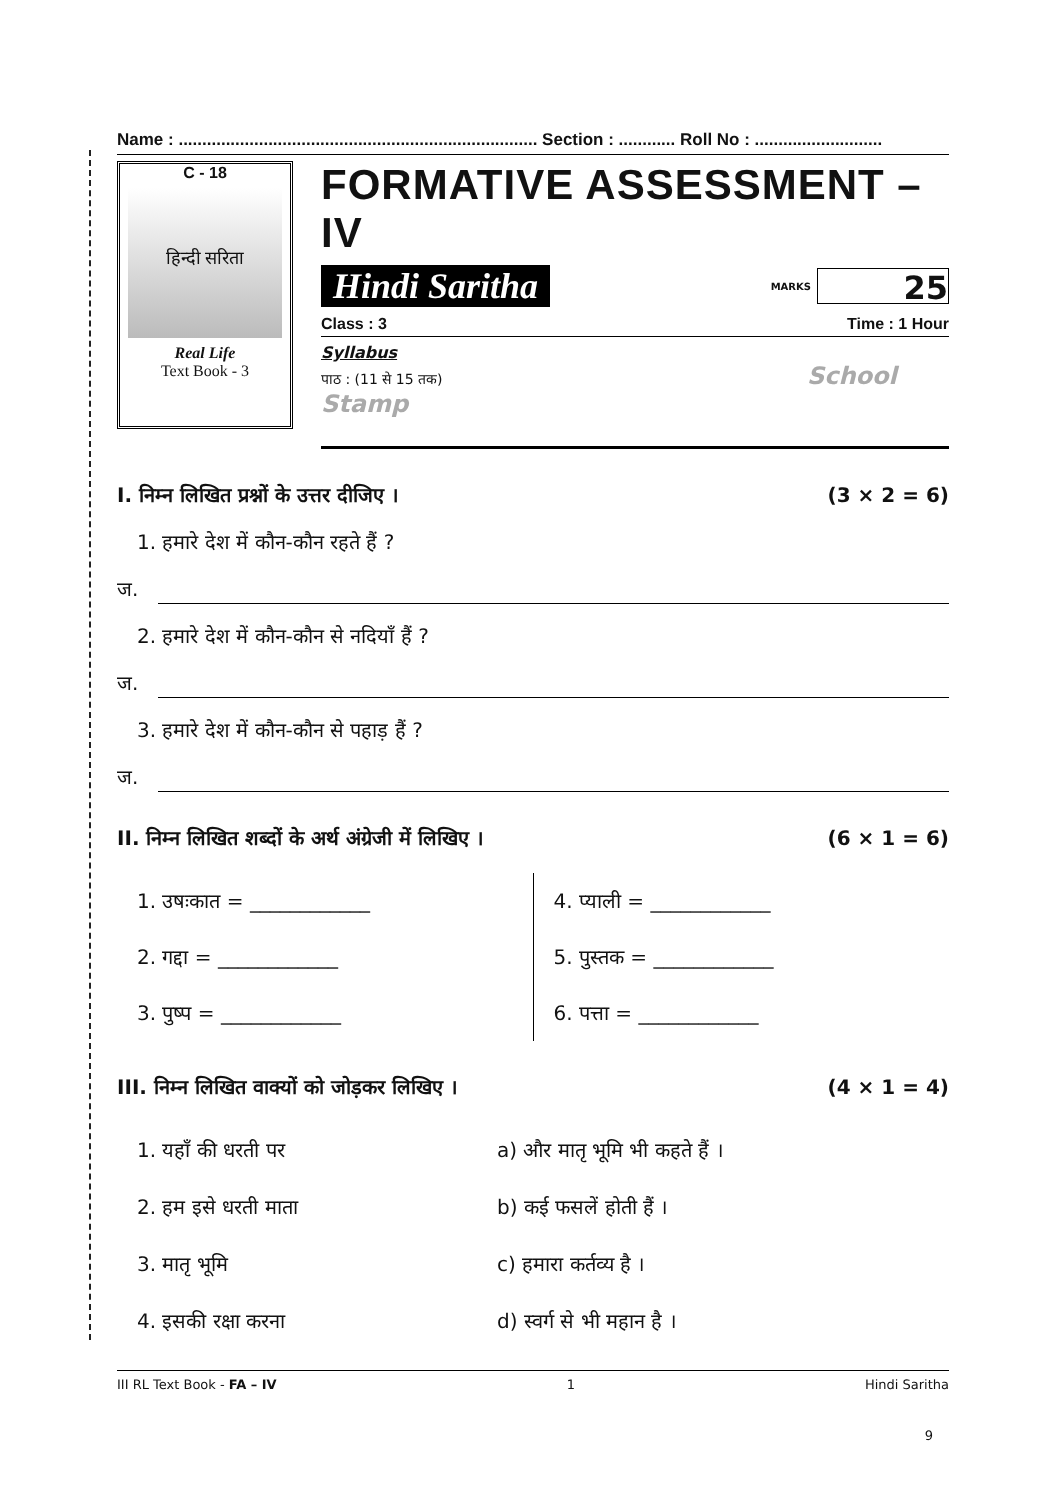Name : ............................................................................ Section : ............ Roll No : ...........................
C - 18
हिन्दी सरिता
Real Life
Text Book - 3
FORMATIVE ASSESSMENT – IV
Hindi Saritha MARKS
25
Class : 3 Time : 1 Hour
Syllabus
पाठ : (11 से 15 तक) School Stamp
I. निम्न लिखित प्रश्नों के उत्तर दीजिए । (3 × 2 = 6)
1. हमारे देश में कौन-कौन रहते हैं ?
ज.
2. हमारे देश में कौन-कौन से नदियाँ हैं ?
ज.
3. हमारे देश में कौन-कौन से पहाड़ हैं ?
ज.
II. निम्न लिखित शब्दों के अर्थ अंग्रेजी में लिखिए । (6 × 1 = 6)
1. उषःकात = ____________
2. गद्दा = ____________
3. पुष्प = ____________
4. प्याली = ____________
5. पुस्तक = ____________
6. पत्ता = ____________
III. निम्न लिखित वाक्यों को जोड़कर लिखिए । (4 × 1 = 4)
1. यहाँ की धरती पर a) और मातृ भूमि भी कहते हैं ।
2. हम इसे धरती माता b) कई फसलें होती हैं ।
3. मातृ भूमि c) हमारा कर्तव्य है ।
4. इसकी रक्षा करना d) स्वर्ग से भी महान है ।
III RL Text Book - FA – IV 1 Hindi Saritha
9